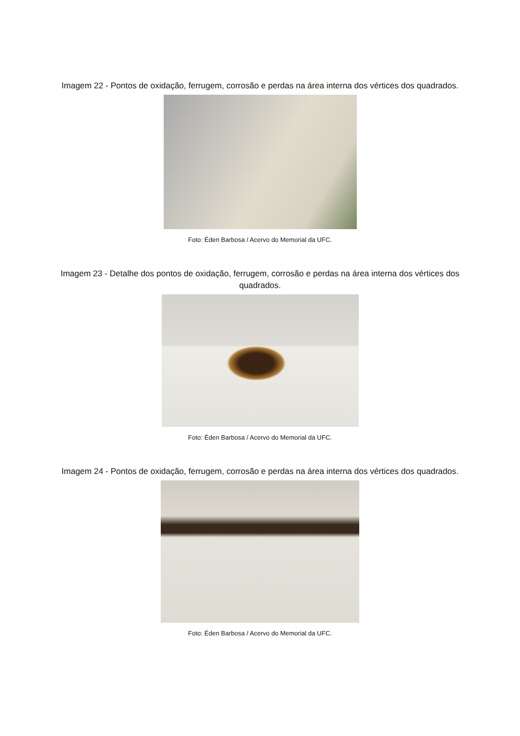Imagem 22 - Pontos de oxidação, ferrugem, corrosão e perdas na área interna dos vértices dos quadrados.
Foto: Éden Barbosa / Acervo do Memorial da UFC.
Imagem 23 - Detalhe dos pontos de oxidação, ferrugem, corrosão e perdas na área interna dos vértices dos quadrados.
Foto: Éden Barbosa / Acervo do Memorial da UFC.
Imagem 24 - Pontos de oxidação, ferrugem, corrosão e perdas na área interna dos vértices dos quadrados.
Foto: Éden Barbosa / Acervo do Memorial da UFC.